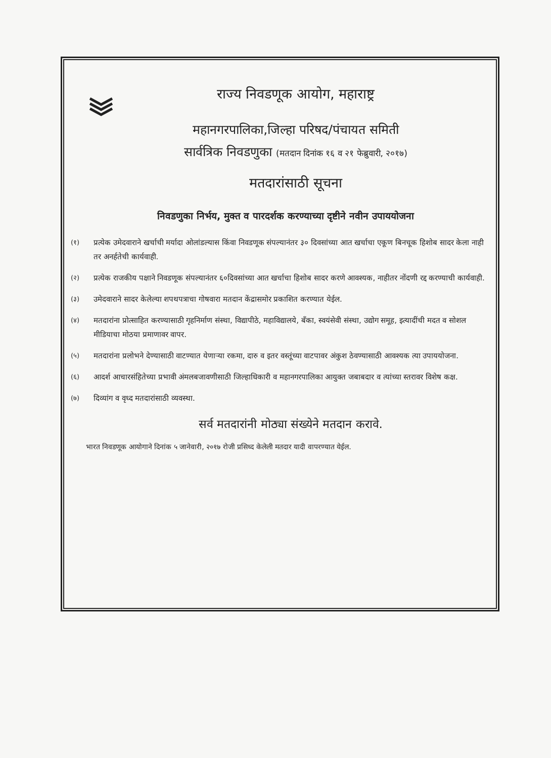राज्य निवडणूक आयोग, महाराष्ट्र
महानगरपालिका,जिल्हा परिषद/पंचायत समिती
सार्वत्रिक निवडणुका (मतदान दिनांक १६ व २१ फेब्रुवारी, २०१७)
मतदारांसाठी सूचना
निवडणुका निर्भय, मुक्त व पारदर्शक करण्याच्या दृष्टीने नवीन उपाययोजना
(१)
प्रत्येक उमेदवाराने खर्चाची मर्यादा ओलांडल्यास किंवा निवडणूक संपल्यानंतर ३० दिवसांच्या आत खर्चाचा एकूण बिनचूक हिशोब सादर केला नाही तर अनर्हतेची कार्यवाही.
(२)
प्रत्येक राजकीय पक्षाने निवडणूक संपल्यानंतर ६०दिवसांच्या आत खर्चाचा हिशोब सादर करणे आवश्यक, नाहीतर नोंदणी रद्द करण्याची कार्यवाही.
(३)
उमेदवाराने सादर केलेल्या शपथपत्राचा गोषवारा मतदान केंद्रासमोर प्रकाशित करण्यात येईल.
(४)
मतदारांना प्रोत्साहित करण्यासाठी गृहनिर्माण संस्था, विद्यापीठे, महाविद्यालये, बँका, स्वयंसेवी संस्था, उद्योग समूह, इत्यादींची मदत व सोशल मीडियाचा मोठया प्रमाणावर वापर.
(५)
मतदारांना प्रलोभने देण्यासाठी वाटण्यात येणाऱ्या रकमा, दारु व इतर वस्तूंच्या वाटपावर अंकुश ठेवण्यासाठी आवश्यक त्या उपाययोजना.
(६)
आदर्श आचारसंहितेच्या प्रभावी अंमलबजावणीसाठी जिल्हाधिकारी व महानगरपालिका आयुक्त जबाबदार व त्यांच्या स्तरावर विशेष कक्ष.
(७)
दिव्यांग व वृध्द मतदारांसाठी व्यवस्था.
सर्व मतदारांनी मोठ्या संख्येने मतदान करावे.
भारत निवडणूक आयोगाने दिनांक ५ जानेवारी, २०१७ रोजी प्रसिध्द केलेली मतदार यादी वापरण्यात येईल.